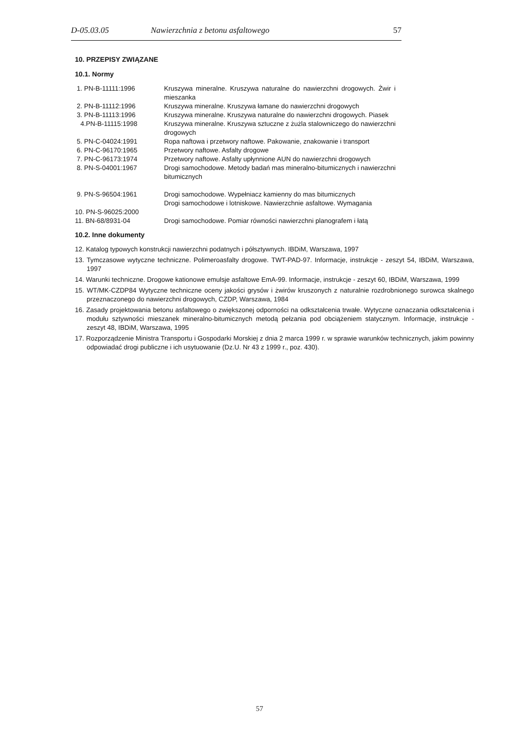D-05.03.05 Nawierzchnia z betonu asfaltowego 57
10. PRZEPISY ZWIĄZANE
10.1. Normy
| 1. PN-B-11111:1996 | Kruszywa mineralne. Kruszywa naturalne do nawierzchni drogowych. Żwir i mieszanka |
| 2. PN-B-11112:1996 | Kruszywa mineralne. Kruszywa łamane do nawierzchni drogowych |
| 3. PN-B-11113:1996 | Kruszywa mineralne. Kruszywa naturalne do nawierzchni drogowych. Piasek |
| 4.PN-B-11115:1998 | Kruszywa mineralne. Kruszywa sztuczne z żużla stalowniczego do nawierzchni drogowych |
| 5. PN-C-04024:1991 | Ropa naftowa i przetwory naftowe. Pakowanie, znakowanie i transport |
| 6. PN-C-96170:1965 | Przetwory naftowe. Asfalty drogowe |
| 7. PN-C-96173:1974 | Przetwory naftowe. Asfalty upłynnione AUN do nawierzchni drogowych |
| 8. PN-S-04001:1967 | Drogi samochodowe. Metody badań mas mineralno-bitumicznych i nawierzchni bitumicznych |
| 9. PN-S-96504:1961 | Drogi samochodowe. Wypełniacz kamienny do mas bitumicznych Drogi samochodowe i lotniskowe. Nawierzchnie asfaltowe. Wymagania |
| 10. PN-S-96025:2000 | |
| 11. BN-68/8931-04 | Drogi samochodowe. Pomiar równości nawierzchni planografem i łatą |
10.2. Inne dokumenty
12. Katalog typowych konstrukcji nawierzchni podatnych i półsztywnych. IBDiM, Warszawa, 1997
13. Tymczasowe wytyczne techniczne. Polimeroasfalty drogowe. TWT-PAD-97. Informacje, instrukcje - zeszyt 54, IBDiM, Warszawa, 1997
14. Warunki techniczne. Drogowe kationowe emulsje asfaltowe EmA-99. Informacje, instrukcje - zeszyt 60, IBDiM, Warszawa, 1999
15. WT/MK-CZDP84 Wytyczne techniczne oceny jakości grysów i żwirów kruszonych z naturalnie rozdrobnionego surowca skalnego przeznaczonego do nawierzchni drogowych, CZDP, Warszawa, 1984
16. Zasady projektowania betonu asfaltowego o zwiększonej odporności na odkształcenia trwałe. Wytyczne oznaczania odkształcenia i modułu sztywności mieszanek mineralno-bitumicznych metodą pełzania pod obciążeniem statycznym. Informacje, instrukcje - zeszyt 48, IBDiM, Warszawa, 1995
17. Rozporządzenie Ministra Transportu i Gospodarki Morskiej z dnia 2 marca 1999 r. w sprawie warunków technicznych, jakim powinny odpowiadać drogi publiczne i ich usytuowanie (Dz.U. Nr 43 z 1999 r., poz. 430).
57